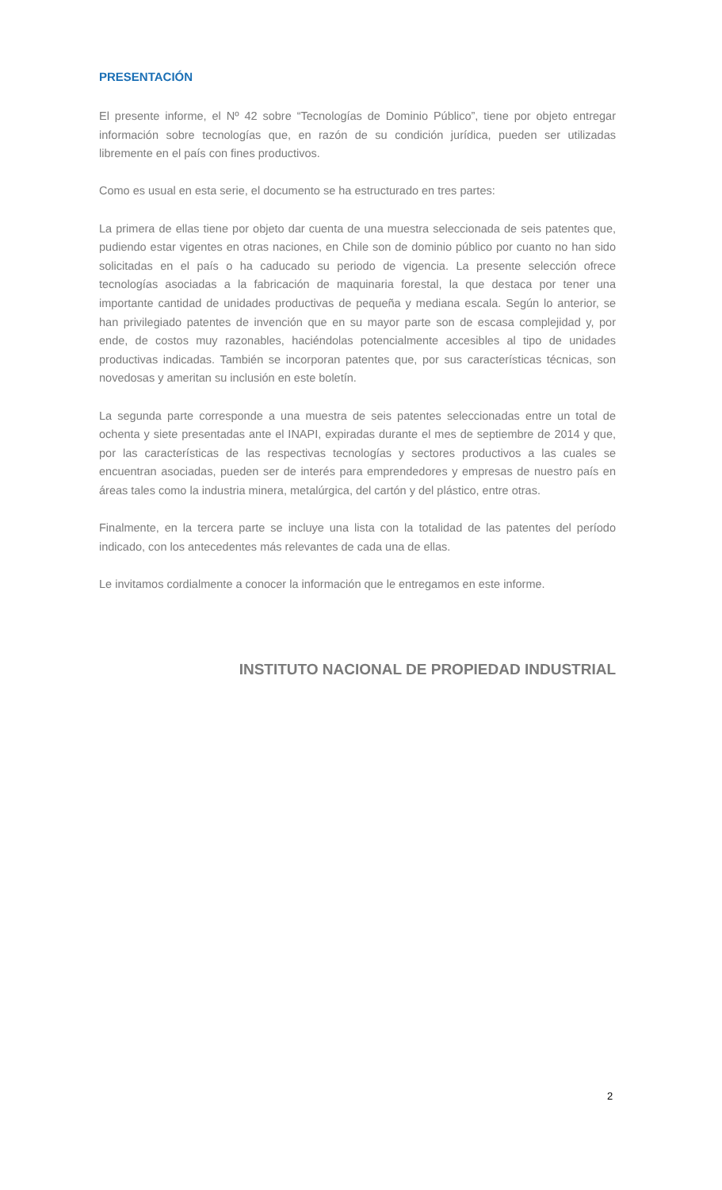PRESENTACIÓN
El presente informe, el Nº 42 sobre “Tecnologías de Dominio Público”, tiene por objeto entregar información sobre tecnologías que, en razón de su condición jurídica, pueden ser utilizadas libremente en el país con fines productivos.
Como es usual en esta serie, el documento se ha estructurado en tres partes:
La primera de ellas tiene por objeto dar cuenta de una muestra seleccionada de seis patentes que, pudiendo estar vigentes en otras naciones, en Chile son de dominio público por cuanto no han sido solicitadas en el país o ha caducado su periodo de vigencia. La presente selección ofrece tecnologías asociadas a la fabricación de maquinaria forestal, la que destaca por tener una importante cantidad de unidades productivas de pequeña y mediana escala. Según lo anterior, se han privilegiado patentes de invención que en su mayor parte son de escasa complejidad y, por ende, de costos muy razonables, haciéndolas potencialmente accesibles al tipo de unidades productivas indicadas. También se incorporan patentes que, por sus características técnicas, son novedosas y ameritan su inclusión en este boletín.
La segunda parte corresponde a una muestra de seis patentes seleccionadas entre un total de ochenta y siete presentadas ante el INAPI, expiradas durante el mes de septiembre de 2014 y que, por las características de las respectivas tecnologías y sectores productivos a las cuales se encuentran asociadas, pueden ser de interés para emprendedores y empresas de nuestro país en áreas tales como la industria minera, metalúrgica, del cartón y del plástico, entre otras.
Finalmente, en la tercera parte se incluye una lista con la totalidad de las patentes del período indicado, con los antecedentes más relevantes de cada una de ellas.
Le invitamos cordialmente a conocer la información que le entregamos en este informe.
INSTITUTO NACIONAL DE PROPIEDAD INDUSTRIAL
2